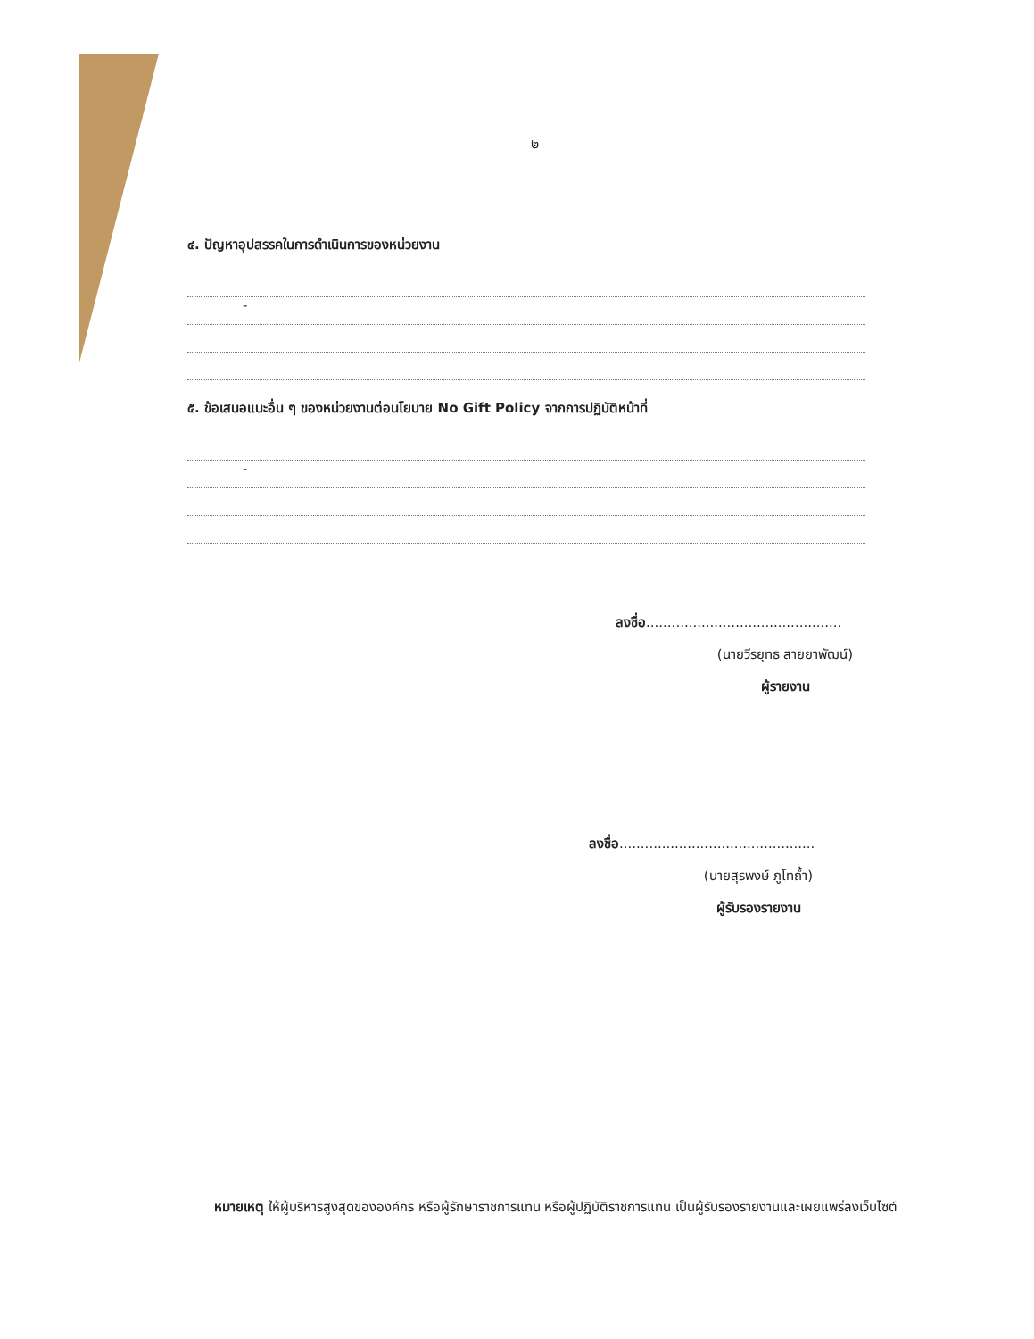๒
๔. ปัญหาอุปสรรคในการดำเนินการของหน่วยงาน
-
๕. ข้อเสนอแนะอื่น ๆ ของหน่วยงานต่อนโยบาย No Gift Policy จากการปฏิบัติหน้าที่
-
ลงชื่อ..............................................
(นายวีรยุทธ สายยาพัฒน์)
ผู้รายงาน
ลงชื่อ..............................................
(นายสุรพงษ์ ภูโทถ้ำ)
ผู้รับรองรายงาน
หมายเหตุ ให้ผู้บริหารสูงสุดขององค์กร หรือผู้รักษาราชการแทน หรือผู้ปฏิบัติราชการแทน เป็นผู้รับรองรายงานและเผยแพร่ลงเว็บไซต์